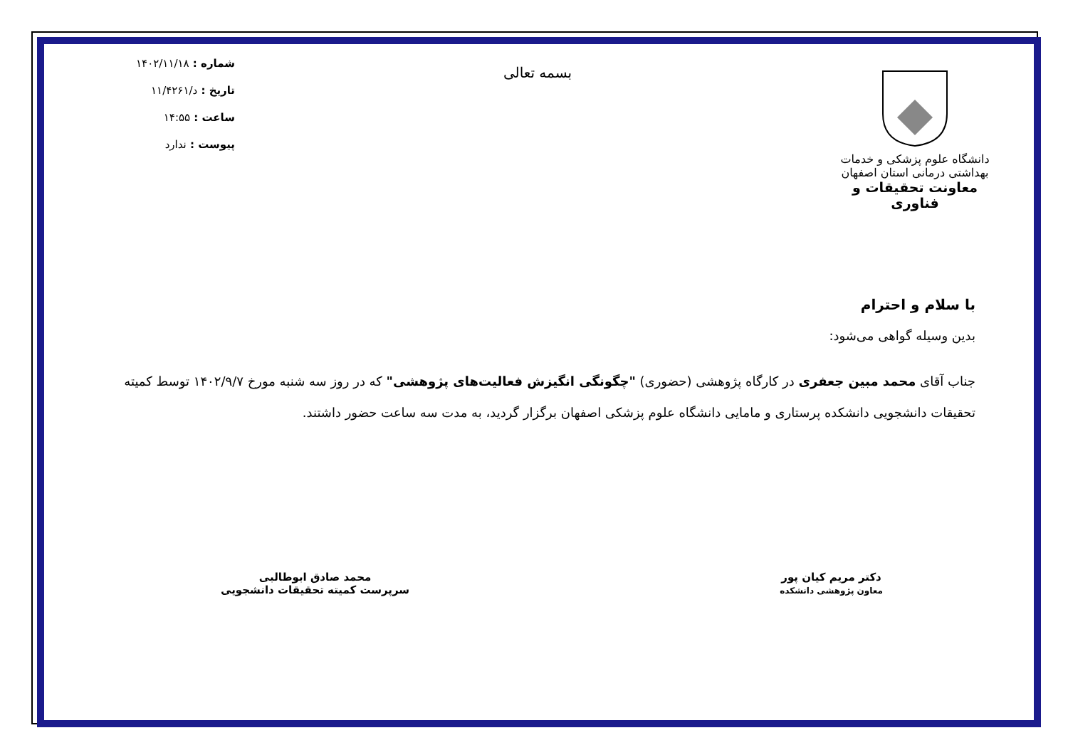دانشگاه علوم پزشکی و خدمات بهداشتی درمانی استان اصفهان
معاونت تحقیقات و فناوری
بسمه تعالی
شماره : ۱۴۰۲/۱۱/۱۸
تاریخ : د/۱۱/۴۲۶۱
ساعت : ۱۴:۵۵
پیوست : ندارد
با سلام و احترام
بدین وسیله گواهی می‌شود:
جناب آقای محمد مبین جعفری در کارگاه پژوهشی (حضوری) "چگونگی انگیزش فعالیت‌های پژوهشی" که در روز سه شنبه مورخ ۱۴۰۲/۹/۷ توسط کمیته تحقیقات دانشجویی دانشکده پرستاری و مامایی دانشگاه علوم پزشکی اصفهان برگزار گردید، به مدت سه ساعت حضور داشتند.
دکتر مریم کیان پور
معاون پژوهشی دانشکده
محمد صادق ابوطالبی
سرپرست کمیته تحقیقات دانشجویی